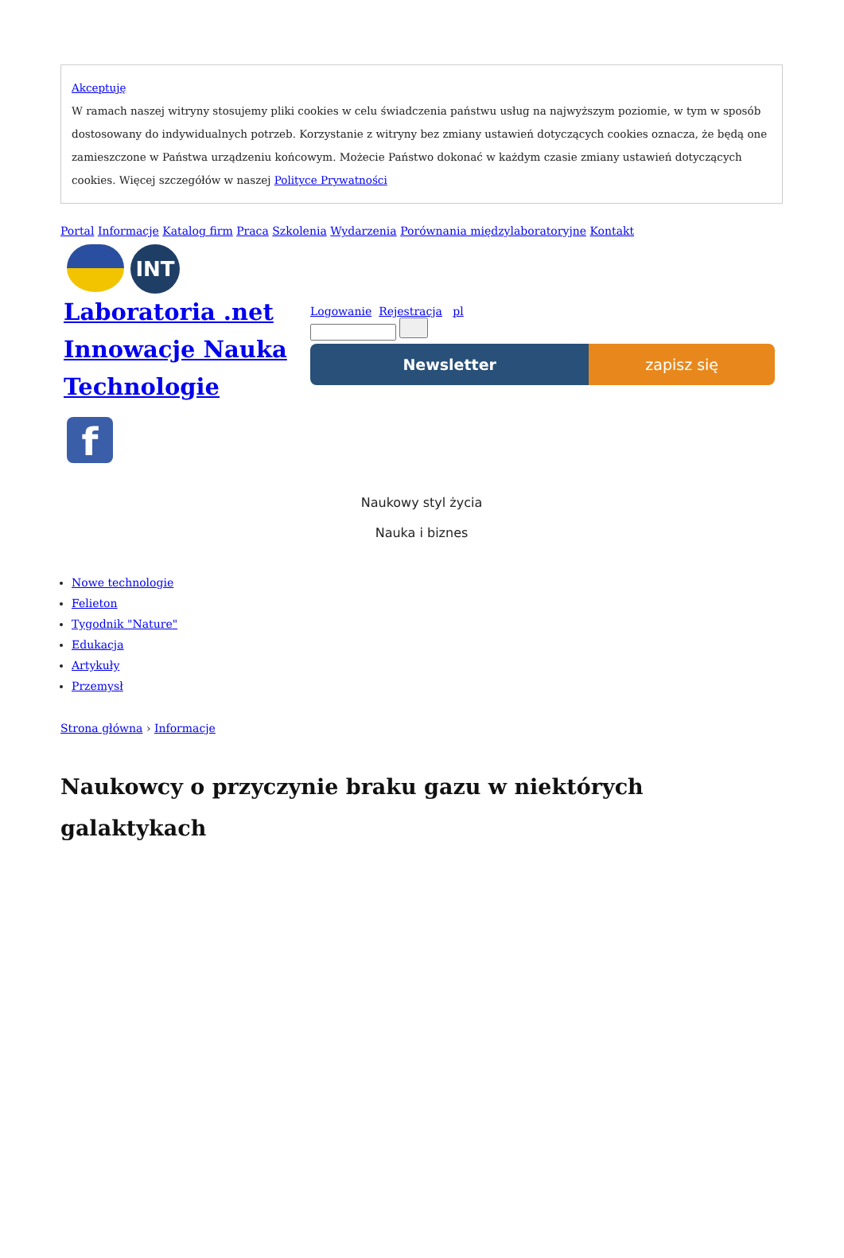Akceptuję
W ramach naszej witryny stosujemy pliki cookies w celu świadczenia państwu usług na najwyższym poziomie, w tym w sposób dostosowany do indywidualnych potrzeb. Korzystanie z witryny bez zmiany ustawień dotyczących cookies oznacza, że będą one zamieszczone w Państwa urządzeniu końcowym. Możecie Państwo dokonać w każdym czasie zmiany ustawień dotyczących cookies. Więcej szczegółów w naszej Polityce Prywatności
Portal Informacje Katalog firm Praca Szkolenia Wydarzenia Porównania międzylaboratoryjne Kontakt
INT
Laboratoria .net Innowacje Nauka Technologie
f
Logowanie Rejestracja pl
Newsletter zapisz się
Naukowy styl życia
Nauka i biznes
Nowe technologie
Felieton
Tygodnik "Nature"
Edukacja
Artykuły
Przemysł
Strona główna › Informacje
Naukowcy o przyczynie braku gazu w niektórych galaktykach